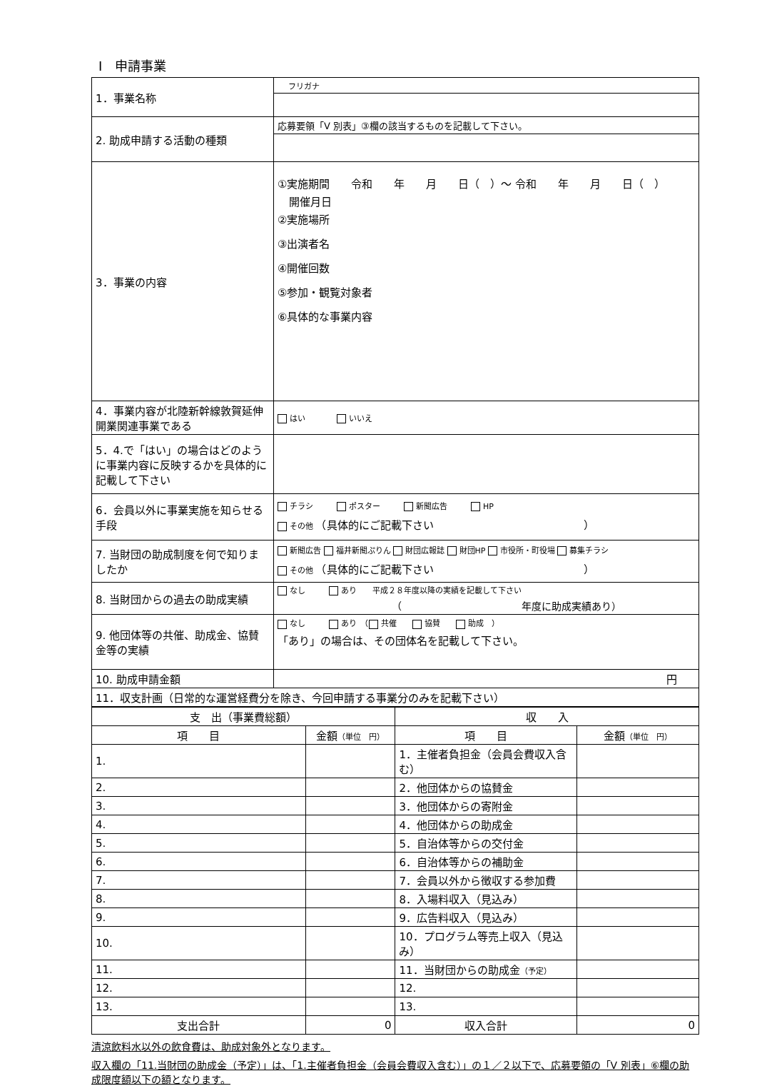Ⅰ　申請事業
| 1．事業名称 | フリガナ |
| 2. 助成申請する活動の種類 | 応募要領「Ⅴ 別表」③欄の該当するものを記載して下さい。 |
| 3．事業の内容 | ①実施期間 令和 年 月 日（ ）～ 令和 年 月 日（ ） 開催月日 ②実施場所 ③出演者名 ④開催回数 ⑤参加・観覧対象者 ⑥具体的な事業内容 |
| 4．事業内容が北陸新幹線敦賀延伸開業関連事業である | はい いいえ |
| 5．4.で「はい」の場合はどのように事業内容に反映するかを具体的に記載して下さい | |
| 6．会員以外に事業実施を知らせる手段 | チラシ ポスター 新聞広告 HP その他 （具体的にご記載下さい ） |
| 7. 当財団の助成制度を何で知りましたか | 新聞広告 福井新聞ぷりん 財団広報誌 財団HP 市役所・町役場 募集チラシ その他 （具体的にご記載下さい ） |
| 8. 当財団からの過去の助成実績 | なし あり 平成２８年度以降の実績を記載して下さい （ 年度に助成実績あり） |
| 9. 他団体等の共催、助成金、協賛金等の実績 | なし あり （ 共催 協賛 助成 ） 「あり」の場合は、その団体名を記載して下さい。 |
| 10. 助成申請金額 | 円 |
| 11．収支計画（日常的な運営経費分を除き、今回申請する事業分のみを記載下さい） | |
| 支 出（事業費総額） | | 収 入 | |
| --- | --- | --- | --- |
| 項 目 | 金額 （単位 円） | 項 目 | 金額 （単位 円） |
| 1. | | 1．主催者負担金（会員会費収入含む） | |
| 2. | | 2．他団体からの協賛金 | |
| 3. | | 3．他団体からの寄附金 | |
| 4. | | 4．他団体からの助成金 | |
| 5. | | 5．自治体等からの交付金 | |
| 6. | | 6．自治体等からの補助金 | |
| 7. | | 7．会員以外から徴収する参加費 | |
| 8. | | 8．入場料収入（見込み） | |
| 9. | | 9．広告料収入（見込み） | |
| 10. | | 10．プログラム等売上収入（見込み） | |
| 11. | | 11．当財団からの助成金 （予定） | |
| 12. | | 12. | |
| 13. | | 13. | |
| 支出合計 | 0 | 収入合計 | 0 |
清涼飲料水以外の飲食費は、助成対象外となります。
収入欄の「11.当財団の助成金（予定）」は、「1.主催者負担金（会員会費収入含む）」の１／２以下で、応募要領の「Ⅴ 別表」⑥欄の助成限度額以下の額となります。